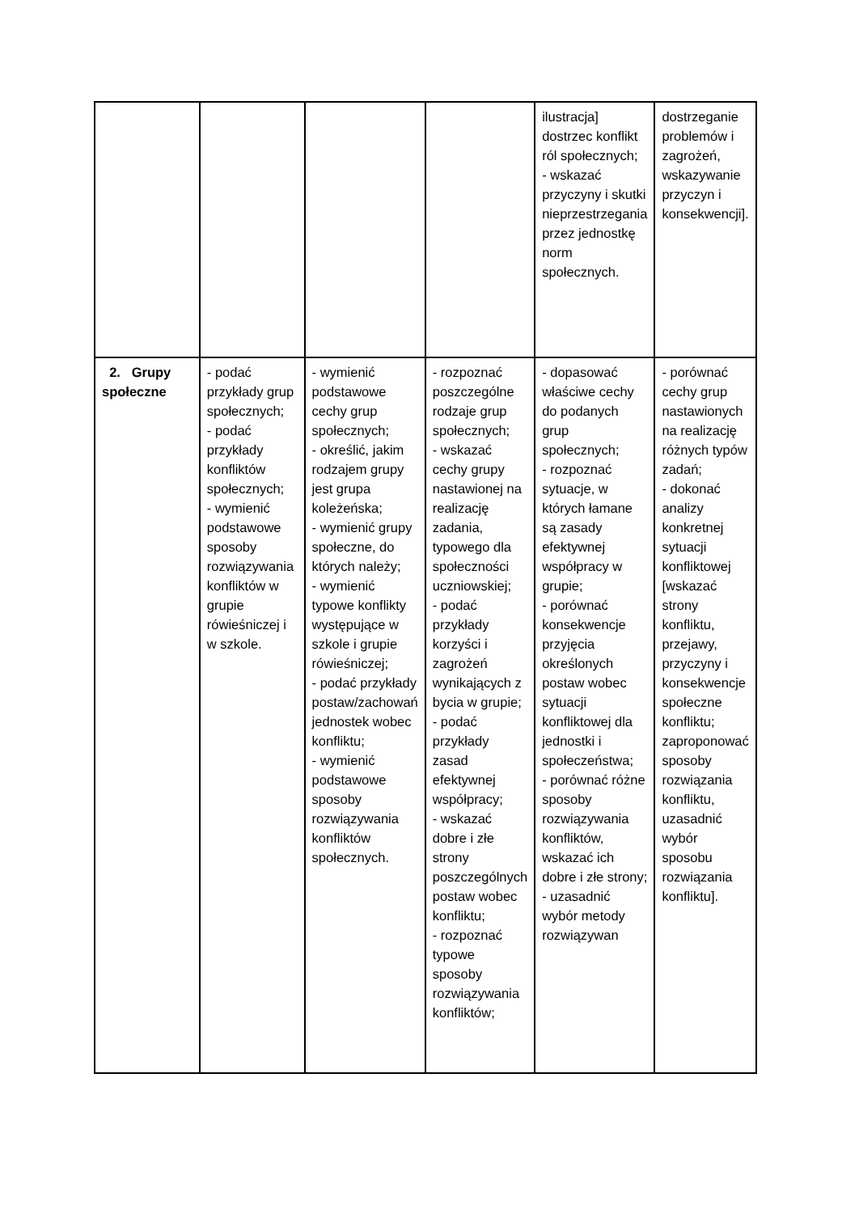| | | | | ilustracja] dostrzec konflikt ról społecznych; - wskazać przyczyny i skutki nieprzestrzegania przez jednostkę norm społecznych. | dostrzeganie problemów i zagrożeń, wskazywanie przyczyn i konsekwencji]. |
| 2. Grupy społeczne | - podać przykłady grup społecznych; - podać przykłady konfliktów społecznych; - wymienić podstawowe sposoby rozwiązywania konfliktów w grupie rówieśniczej i w szkole. | - wymienić podstawowe cechy grup społecznych; - określić, jakim rodzajem grupy jest grupa koleżeńska; - wymienić grupy społeczne, do których należy; - wymienić typowe konflikty występujące w szkole i grupie rówieśniczej; - podać przykłady postaw/zachowań jednostek wobec konfliktu; - wymienić podstawowe sposoby rozwiązywania konfliktów społecznych. | - rozpoznać poszczególne rodzaje grup społecznych; - wskazać cechy grupy nastawionej na realizację zadania, typowego dla społeczności uczniowskiej; - podać przykłady korzyści i zagrożeń wynikających z bycia w grupie; - podać przykłady zasad efektywnej współpracy; - wskazać dobre i złe strony poszczególnych postaw wobec konfliktu; - rozpoznać typowe sposoby rozwiązywania konfliktów; | - dopasować właściwe cechy do podanych grup społecznych; - rozpoznać sytuacje, w których łamane są zasady efektywnej współpracy w grupie; - porównać konsekwencje przyjęcia określonych postaw wobec sytuacji konfliktowej dla jednostki i społeczeństwa; - porównać różne sposoby rozwiązywania konfliktów, wskazać ich dobre i złe strony; - uzasadnić wybór metody rozwiązywan | - porównać cechy grup nastawionych na realizację różnych typów zadań; - dokonać analizy konkretnej sytuacji konfliktowej [wskazać strony konfliktu, przejawy, przyczyny i konsekwencje społeczne konfliktu; zaproponować sposoby rozwiązania konfliktu, uzasadnić wybór sposobu rozwiązania konfliktu]. |